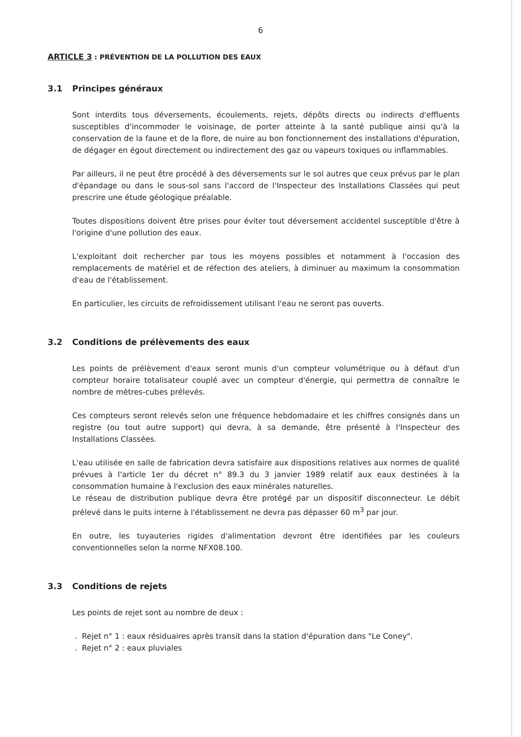6
ARTICLE 3 : PRÉVENTION DE LA POLLUTION DES EAUX
3.1 Principes généraux
Sont interdits tous déversements, écoulements, rejets, dépôts directs ou indirects d'effluents susceptibles d'incommoder le voisinage, de porter atteinte à la santé publique ainsi qu'à la conservation de la faune et de la flore, de nuire au bon fonctionnement des installations d'épuration, de dégager en égout directement ou indirectement des gaz ou vapeurs toxiques ou inflammables.
Par ailleurs, il ne peut être procédé à des déversements sur le sol autres que ceux prévus par le plan d'épandage ou dans le sous-sol sans l'accord de l'Inspecteur des Installations Classées qui peut prescrire une étude géologique préalable.
Toutes dispositions doivent être prises pour éviter tout déversement accidentel susceptible d'être à l'origine d'une pollution des eaux.
L'exploitant doit rechercher par tous les moyens possibles et notamment à l'occasion des remplacements de matériel et de réfection des ateliers, à diminuer au maximum la consommation d'eau de l'établissement.
En particulier, les circuits de refroidissement utilisant l'eau ne seront pas ouverts.
3.2 Conditions de prélèvements des eaux
Les points de prélèvement d'eaux seront munis d'un compteur volumétrique ou à défaut d'un compteur horaire totalisateur couplé avec un compteur d'énergie, qui permettra de connaître le nombre de mètres-cubes prélevés.
Ces compteurs seront relevés selon une fréquence hebdomadaire et les chiffres consignés dans un registre (ou tout autre support) qui devra, à sa demande, être présenté à l'Inspecteur des Installations Classées.
L'eau utilisée en salle de fabrication devra satisfaire aux dispositions relatives aux normes de qualité prévues à l'article 1er du décret n° 89.3 du 3 janvier 1989 relatif aux eaux destinées à la consommation humaine à l'exclusion des eaux minérales naturelles.
Le réseau de distribution publique devra être protégé par un dispositif disconnecteur. Le débit prélevé dans le puits interne à l'établissement ne devra pas dépasser 60 m<sup>3</sup> par jour.
En outre, les tuyauteries rigides d'alimentation devront être identifiées par les couleurs conventionnelles selon la norme NFX08.100.
3.3 Conditions de rejets
Les points de rejet sont au nombre de deux :
. Rejet n° 1 : eaux résiduaires après transit dans la station d'épuration dans "Le Coney".
. Rejet n° 2 : eaux pluviales